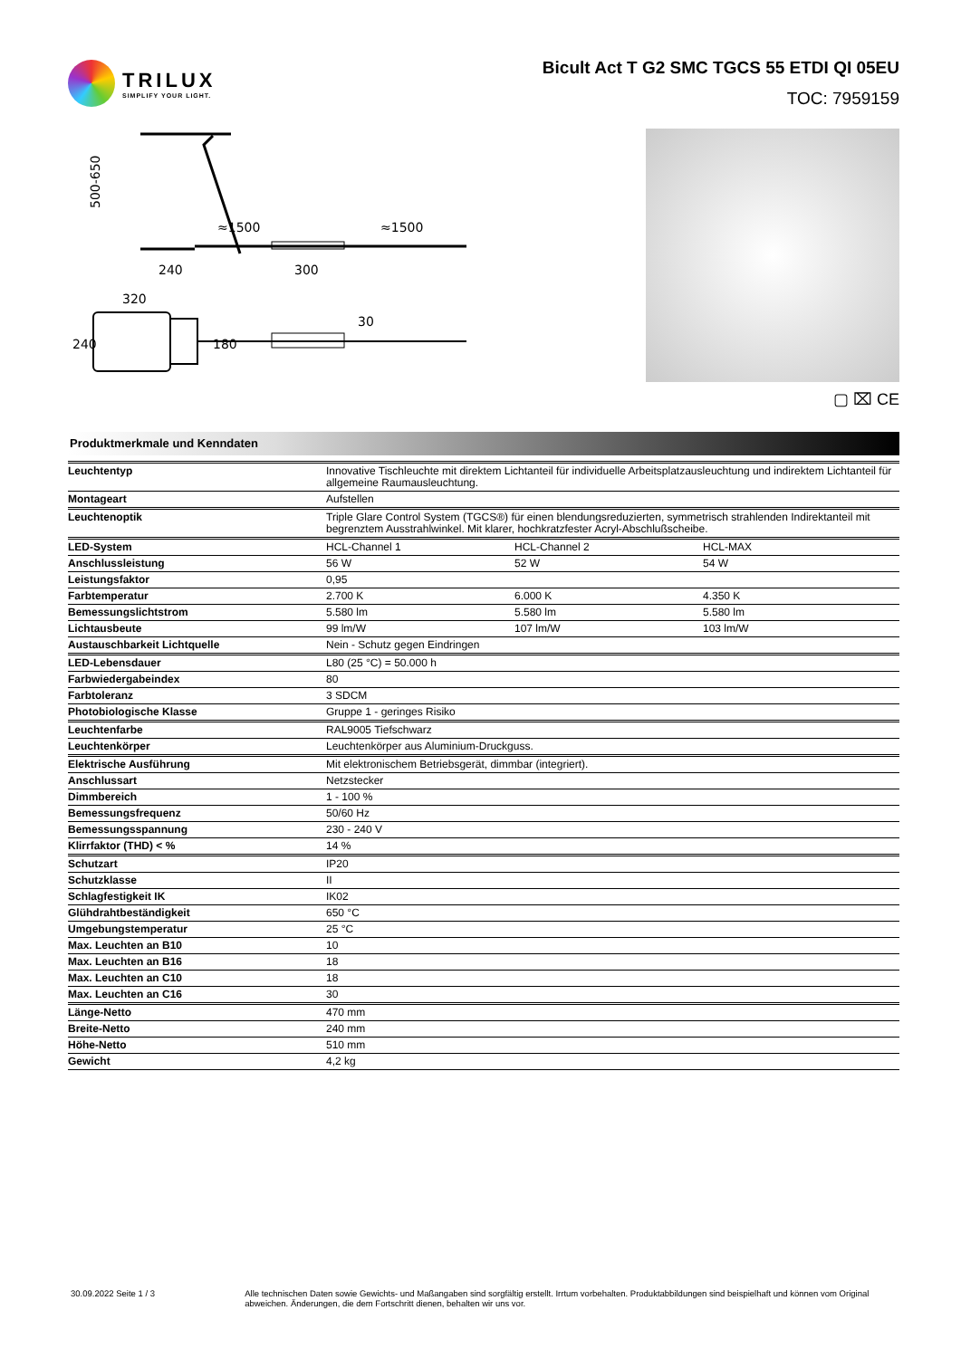TRILUX
SIMPLIFY YOUR LIGHT.
Bicult Act T G2 SMC TGCS 55 ETDI QI 05EU
TOC: 7959159
≈1500
≈1500
240
300
320
500-650
240
180
30
▢ ⌧ CE
Produktmerkmale und Kenndaten
| Leuchtentyp | Innovative Tischleuchte mit direktem Lichtanteil für individuelle Arbeitsplatzausleuchtung und indirektem Lichtanteil für allgemeine Raumausleuchtung. | | |
| Montageart | Aufstellen | | |
| Leuchtenoptik | Triple Glare Control System (TGCS®) für einen blendungsreduzierten, symmetrisch strahlenden Indirektanteil mit begrenztem Ausstrahlwinkel. Mit klarer, hochkratzfester Acryl-Abschlußscheibe. | | |
| LED-System | HCL-Channel 1 | HCL-Channel 2 | HCL-MAX |
| Anschlussleistung | 56 W | 52 W | 54 W |
| Leistungsfaktor | 0,95 | | |
| Farbtemperatur | 2.700 K | 6.000 K | 4.350 K |
| Bemessungslichtstrom | 5.580 lm | 5.580 lm | 5.580 lm |
| Lichtausbeute | 99 lm/W | 107 lm/W | 103 lm/W |
| Austauschbarkeit Lichtquelle | Nein - Schutz gegen Eindringen | | |
| LED-Lebensdauer | L80 (25 °C) = 50.000 h | | |
| Farbwiedergabeindex | 80 | | |
| Farbtoleranz | 3 SDCM | | |
| Photobiologische Klasse | Gruppe 1 - geringes Risiko | | |
| Leuchtenfarbe | RAL9005 Tiefschwarz | | |
| Leuchtenkörper | Leuchtenkörper aus Aluminium-Druckguss. | | |
| Elektrische Ausführung | Mit elektronischem Betriebsgerät, dimmbar (integriert). | | |
| Anschlussart | Netzstecker | | |
| Dimmbereich | 1 - 100 % | | |
| Bemessungsfrequenz | 50/60 Hz | | |
| Bemessungsspannung | 230 - 240 V | | |
| Klirrfaktor (THD) < % | 14 % | | |
| Schutzart | IP20 | | |
| Schutzklasse | II | | |
| Schlagfestigkeit IK | IK02 | | |
| Glühdrahtbeständigkeit | 650 °C | | |
| Umgebungstemperatur | 25 °C | | |
| Max. Leuchten an B10 | 10 | | |
| Max. Leuchten an B16 | 18 | | |
| Max. Leuchten an C10 | 18 | | |
| Max. Leuchten an C16 | 30 | | |
| Länge-Netto | 470 mm | | |
| Breite-Netto | 240 mm | | |
| Höhe-Netto | 510 mm | | |
| Gewicht | 4,2 kg | | |
30.09.2022 Seite 1 / 3 Alle technischen Daten sowie Gewichts- und Maßangaben sind sorgfältig erstellt. Irrtum vorbehalten. Produktabbildungen sind beispielhaft und können vom Original abweichen. Änderungen, die dem Fortschritt dienen, behalten wir uns vor.